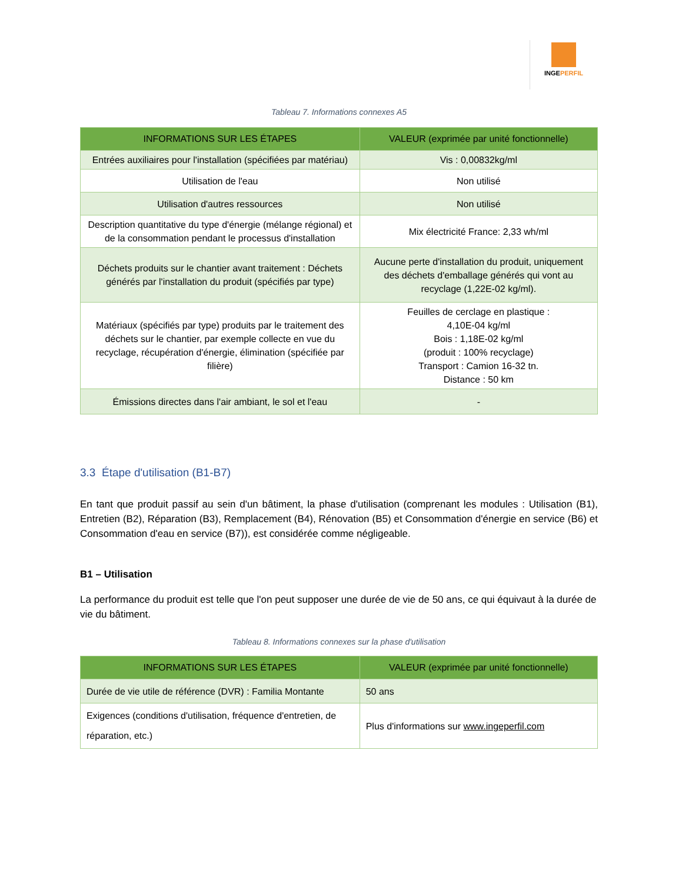INGEPERFIL
Tableau 7. Informations connexes A5
| INFORMATIONS SUR LES ÉTAPES | VALEUR (exprimée par unité fonctionnelle) |
| --- | --- |
| Entrées auxiliaires pour l'installation (spécifiées par matériau) | Vis : 0,00832kg/ml |
| Utilisation de l'eau | Non utilisé |
| Utilisation d'autres ressources | Non utilisé |
| Description quantitative du type d'énergie (mélange régional) et de la consommation pendant le processus d'installation | Mix électricité France: 2,33 wh/ml |
| Déchets produits sur le chantier avant traitement : Déchets générés par l'installation du produit (spécifiés par type) | Aucune perte d'installation du produit, uniquement des déchets d'emballage générés qui vont au recyclage (1,22E-02 kg/ml). |
| Matériaux (spécifiés par type) produits par le traitement des déchets sur le chantier, par exemple collecte en vue du recyclage, récupération d'énergie, élimination (spécifiée par filière) | Feuilles de cerclage en plastique : 4,10E-04 kg/ml Bois : 1,18E-02 kg/ml (produit : 100% recyclage) Transport : Camion 16-32 tn. Distance : 50 km |
| Émissions directes dans l'air ambiant, le sol et l'eau | - |
3.3 Étape d'utilisation (B1-B7)
En tant que produit passif au sein d'un bâtiment, la phase d'utilisation (comprenant les modules : Utilisation (B1), Entretien (B2), Réparation (B3), Remplacement (B4), Rénovation (B5) et Consommation d'énergie en service (B6) et Consommation d'eau en service (B7)), est considérée comme négligeable.
B1 – Utilisation
La performance du produit est telle que l'on peut supposer une durée de vie de 50 ans, ce qui équivaut à la durée de vie du bâtiment.
Tableau 8. Informations connexes sur la phase d'utilisation
| INFORMATIONS SUR LES ÉTAPES | VALEUR (exprimée par unité fonctionnelle) |
| --- | --- |
| Durée de vie utile de référence (DVR) : Familia Montante | 50 ans |
| Exigences (conditions d'utilisation, fréquence d'entretien, de réparation, etc.) | Plus d'informations sur www.ingeperfil.com |